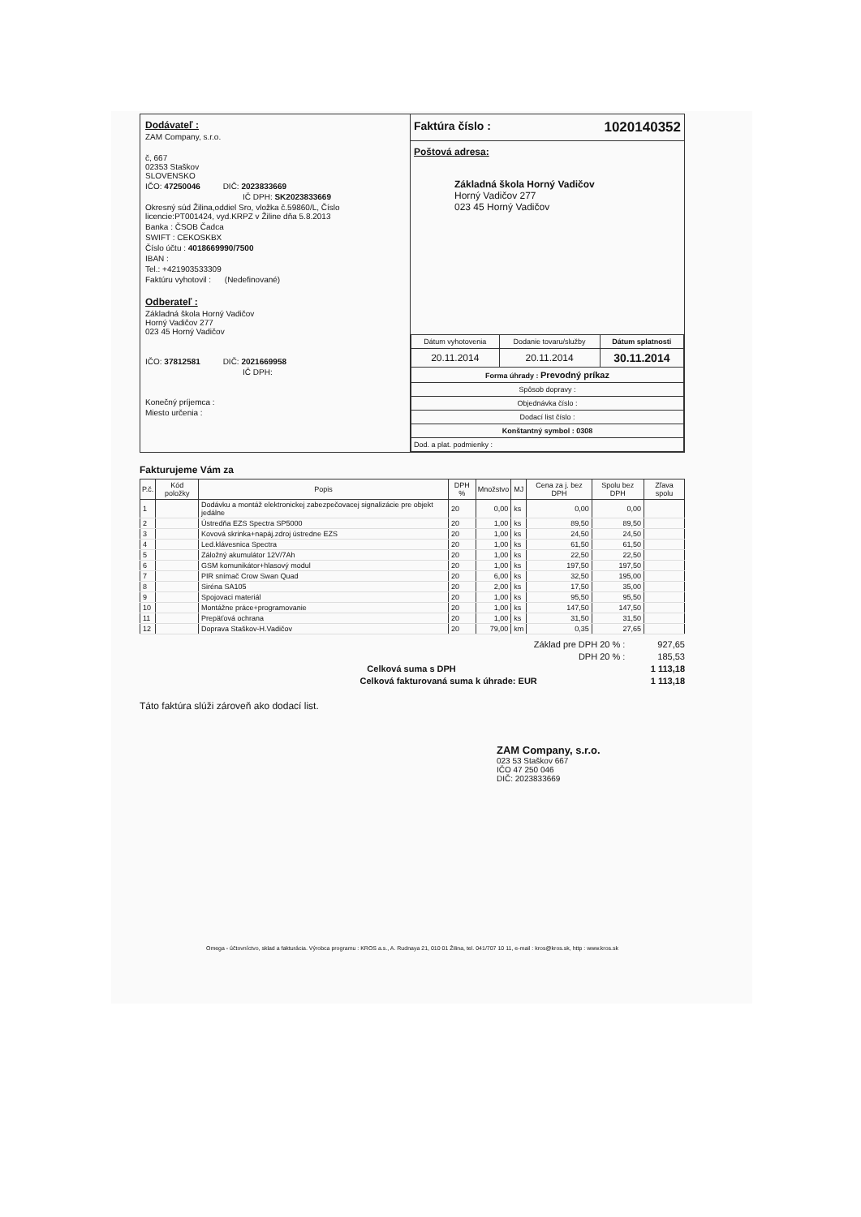Dodávateľ :
ZAM Company, s.r.o.
č, 667
02353 Staškov
SLOVENSKO
IČO: 47250046 DIČ: 2023833669
IČ DPH: SK2023833669
Okresný súd Žilina,oddiel Sro, vložka č.59860/L, Číslo licencie:PT001424, vyd.KRPZ v Žiline dňa 5.8.2013
Banka : ČSOB Čadca
SWIFT : CEKOSKBX
Číslo účtu : 4018669990/7500
IBAN :
Tel.: +421903533309
Faktúru vyhotovil : (Nedefinované)
Odberateľ :
Základná škola Horný Vadičov
Horný Vadičov 277
023 45 Horný Vadičov
IČO: 37812581 DIČ: 2021669958
IČ DPH:
Konečný príjemca :
Miesto určenia :
Faktúra číslo : 1020140352
Poštová adresa:
Základná škola Horný Vadičov
Horný Vadičov 277
023 45 Horný Vadičov
| Dátum vyhotovenia | Dodanie tovaru/služby | Dátum splatnosti |
| 20.11.2014 | 20.11.2014 | 30.11.2014 |
| Forma úhrady : Prevodný príkaz | | |
| Spôsob dopravy : | | |
| Objednávka číslo : | | |
| Dodací list číslo : | | |
| Konštantný symbol : 0308 | | |
| Dod. a plat. podmienky : | | |
Fakturujeme Vám za
| P.č. | Kód položky | Popis | DPH % | Množstvo | MJ | Cena za j. bez DPH | Spolu bez DPH | Zľava spolu |
| --- | --- | --- | --- | --- | --- | --- | --- | --- |
| 1 | | Dodávku a montáž elektronickej zabezpečovacej signalizácie pre objekt jedálne | 20 | 0,00 | ks | 0,00 | 0,00 | |
| 2 | | Ústredňa EZS Spectra SP5000 | 20 | 1,00 | ks | 89,50 | 89,50 | |
| 3 | | Kovová skrinka+napáj.zdroj ústredne EZS | 20 | 1,00 | ks | 24,50 | 24,50 | |
| 4 | | Led.klávesnica Spectra | 20 | 1,00 | ks | 61,50 | 61,50 | |
| 5 | | Záložný akumulátor 12V/7Ah | 20 | 1,00 | ks | 22,50 | 22,50 | |
| 6 | | GSM komunikátor+hlasový modul | 20 | 1,00 | ks | 197,50 | 197,50 | |
| 7 | | PIR snímač Crow Swan Quad | 20 | 6,00 | ks | 32,50 | 195,00 | |
| 8 | | Siréna SA105 | 20 | 2,00 | ks | 17,50 | 35,00 | |
| 9 | | Spojovaci materiál | 20 | 1,00 | ks | 95,50 | 95,50 | |
| 10 | | Montážne práce+programovanie | 20 | 1,00 | ks | 147,50 | 147,50 | |
| 11 | | Prepäťová ochrana | 20 | 1,00 | ks | 31,50 | 31,50 | |
| 12 | | Doprava Staškov-H.Vadičov | 20 | 79,00 | km | 0,35 | 27,65 | |
Základ pre DPH 20 % : 927,65
DPH 20 % : 185,53
Celková suma s DPH 1 113,18
Celková fakturovaná suma k úhrade: EUR 1 113,18
Táto faktúra slúži zároveň ako dodací list.
ZAM Company, s.r.o.
023 53 Staškov 667
IČO 47 250 046
DIČ: 2023833669
Omega - účtovníctvo, sklad a fakturácia. Výrobca programu : KROS a.s., A. Rudnaya 21, 010 01 Žilina, tel. 041/707 10 11, e-mail : kros@kros.sk, http : www.kros.sk